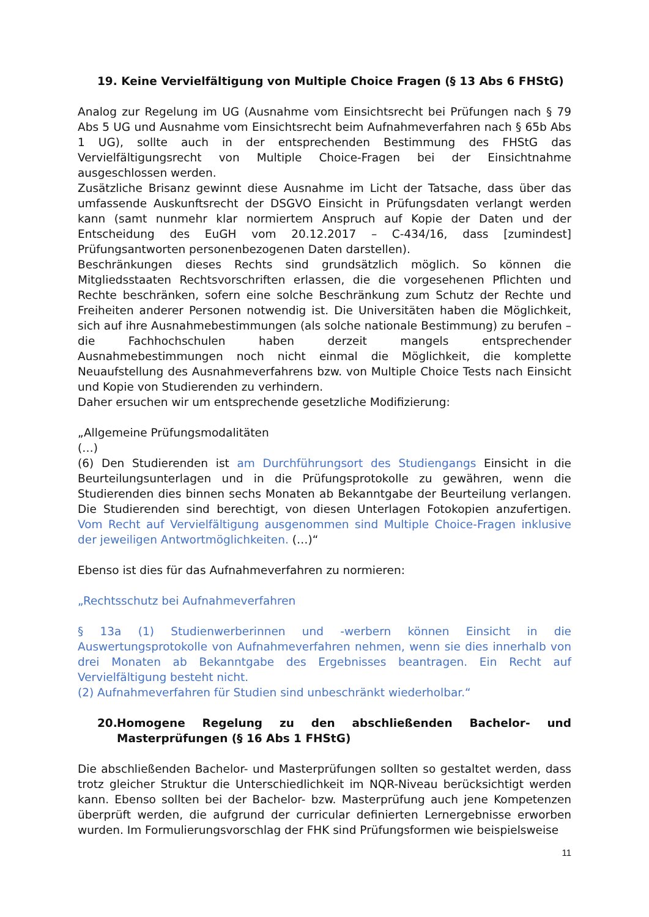19. Keine Vervielfältigung von Multiple Choice Fragen (§ 13 Abs 6 FHStG)
Analog zur Regelung im UG (Ausnahme vom Einsichtsrecht bei Prüfungen nach § 79 Abs 5 UG und Ausnahme vom Einsichtsrecht beim Aufnahmeverfahren nach § 65b Abs 1 UG), sollte auch in der entsprechenden Bestimmung des FHStG das Vervielfältigungsrecht von Multiple Choice-Fragen bei der Einsichtnahme ausgeschlossen werden.
Zusätzliche Brisanz gewinnt diese Ausnahme im Licht der Tatsache, dass über das umfassende Auskunftsrecht der DSGVO Einsicht in Prüfungsdaten verlangt werden kann (samt nunmehr klar normiertem Anspruch auf Kopie der Daten und der Entscheidung des EuGH vom 20.12.2017 – C-434/16, dass [zumindest] Prüfungsantworten personenbezogenen Daten darstellen).
Beschränkungen dieses Rechts sind grundsätzlich möglich. So können die Mitgliedsstaaten Rechtsvorschriften erlassen, die die vorgesehenen Pflichten und Rechte beschränken, sofern eine solche Beschränkung zum Schutz der Rechte und Freiheiten anderer Personen notwendig ist. Die Universitäten haben die Möglichkeit, sich auf ihre Ausnahmebestimmungen (als solche nationale Bestimmung) zu berufen – die Fachhochschulen haben derzeit mangels entsprechender Ausnahmebestimmungen noch nicht einmal die Möglichkeit, die komplette Neuaufstellung des Ausnahmeverfahrens bzw. von Multiple Choice Tests nach Einsicht und Kopie von Studierenden zu verhindern.
Daher ersuchen wir um entsprechende gesetzliche Modifizierung:
„Allgemeine Prüfungsmodalitäten
(…)
(6) Den Studierenden ist am Durchführungsort des Studiengangs Einsicht in die Beurteilungsunterlagen und in die Prüfungsprotokolle zu gewähren, wenn die Studierenden dies binnen sechs Monaten ab Bekanntgabe der Beurteilung verlangen. Die Studierenden sind berechtigt, von diesen Unterlagen Fotokopien anzufertigen. Vom Recht auf Vervielfältigung ausgenommen sind Multiple Choice-Fragen inklusive der jeweiligen Antwortmöglichkeiten. (…)“
Ebenso ist dies für das Aufnahmeverfahren zu normieren:
„Rechtsschutz bei Aufnahmeverfahren
§ 13a (1) Studienwerberinnen und -werbern können Einsicht in die Auswertungsprotokolle von Aufnahmeverfahren nehmen, wenn sie dies innerhalb von drei Monaten ab Bekanntgabe des Ergebnisses beantragen. Ein Recht auf Vervielfältigung besteht nicht.
(2) Aufnahmeverfahren für Studien sind unbeschränkt wiederholbar.“
20. Homogene Regelung zu den abschließenden Bachelor- und Masterprüfungen (§ 16 Abs 1 FHStG)
Die abschließenden Bachelor- und Masterprüfungen sollten so gestaltet werden, dass trotz gleicher Struktur die Unterschiedlichkeit im NQR-Niveau berücksichtigt werden kann. Ebenso sollten bei der Bachelor- bzw. Masterprüfung auch jene Kompetenzen überprüft werden, die aufgrund der curricular definierten Lernergebnisse erworben wurden. Im Formulierungsvorschlag der FHK sind Prüfungsformen wie beispielsweise
11